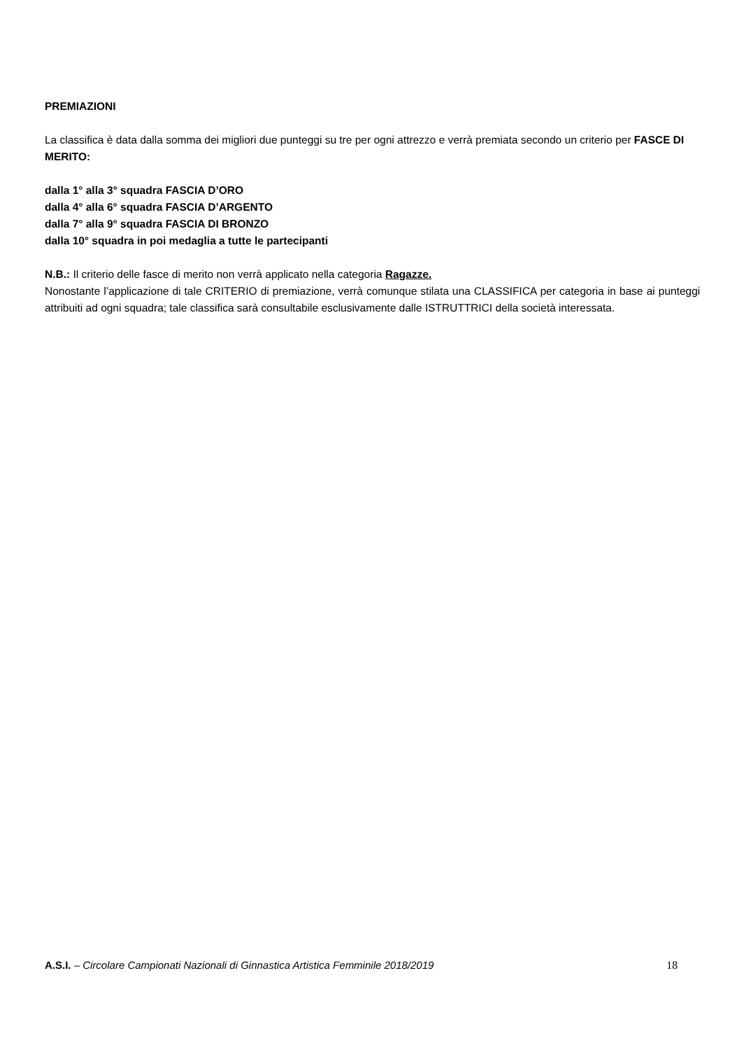PREMIAZIONI
La classifica è data dalla somma dei migliori due punteggi su tre per ogni attrezzo e verrà premiata secondo un criterio per FASCE DI MERITO:
dalla 1° alla 3° squadra FASCIA D’ORO
dalla 4° alla 6° squadra FASCIA D’ARGENTO
dalla 7° alla 9° squadra FASCIA DI BRONZO
dalla 10° squadra in poi medaglia a tutte le partecipanti
N.B.: Il criterio delle fasce di merito non verrà applicato nella categoria Ragazze.
Nonostante l’applicazione di tale CRITERIO di premiazione, verrà comunque stilata una CLASSIFICA per categoria in base ai punteggi attribuiti ad ogni squadra; tale classifica sarà consultabile esclusivamente dalle ISTRUTTRICI della società interessata.
A.S.I. – Circolare Campionati Nazionali di Ginnastica Artistica Femminile 2018/2019 18